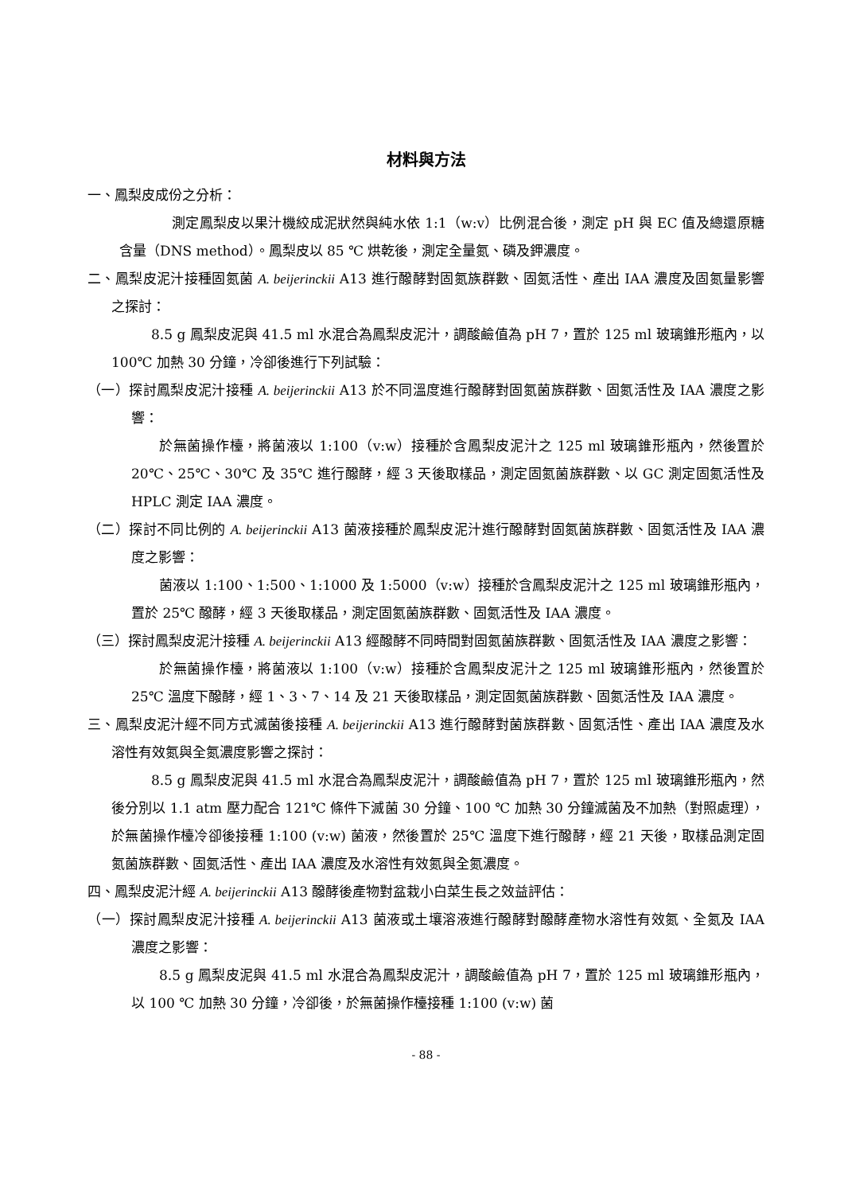材料與方法
一、鳳梨皮成份之分析：
測定鳳梨皮以果汁機絞成泥狀然與純水依 1:1（w:v）比例混合後，測定 pH 與 EC 值及總還原糖含量（DNS method）。鳳梨皮以 85 ℃ 烘乾後，測定全量氮、磷及鉀濃度。
二、鳳梨皮泥汁接種固氮菌 A. beijerinckii A13 進行醱酵對固氮族群數、固氮活性、產出 IAA 濃度及固氮量影響之探討：
8.5 g 鳳梨皮泥與 41.5 ml 水混合為鳳梨皮泥汁，調酸鹼值為 pH 7，置於 125 ml 玻璃錐形瓶內，以 100℃ 加熱 30 分鐘，冷卻後進行下列試驗：
（一）探討鳳梨皮泥汁接種 A. beijerinckii A13 於不同溫度進行醱酵對固氮菌族群數、固氮活性及 IAA 濃度之影響：
於無菌操作檯，將菌液以 1:100（v:w）接種於含鳳梨皮泥汁之 125 ml 玻璃錐形瓶內，然後置於 20℃、25℃、30℃ 及 35℃ 進行醱酵，經 3 天後取樣品，測定固氮菌族群數、以 GC 測定固氮活性及 HPLC 測定 IAA 濃度。
（二）探討不同比例的 A. beijerinckii A13 菌液接種於鳳梨皮泥汁進行醱酵對固氮菌族群數、固氮活性及 IAA 濃度之影響：
菌液以 1:100、1:500、1:1000 及 1:5000（v:w）接種於含鳳梨皮泥汁之 125 ml 玻璃錐形瓶內，置於 25℃ 醱酵，經 3 天後取樣品，測定固氮菌族群數、固氮活性及 IAA 濃度。
（三）探討鳳梨皮泥汁接種 A. beijerinckii A13 經醱酵不同時間對固氮菌族群數、固氮活性及 IAA 濃度之影響：
於無菌操作檯，將菌液以 1:100（v:w）接種於含鳳梨皮泥汁之 125 ml 玻璃錐形瓶內，然後置於 25℃ 溫度下醱酵，經 1、3、7、14 及 21 天後取樣品，測定固氮菌族群數、固氮活性及 IAA 濃度。
三、鳳梨皮泥汁經不同方式滅菌後接種 A. beijerinckii A13 進行醱酵對菌族群數、固氮活性、產出 IAA 濃度及水溶性有效氮與全氮濃度影響之探討：
8.5 g 鳳梨皮泥與 41.5 ml 水混合為鳳梨皮泥汁，調酸鹼值為 pH 7，置於 125 ml 玻璃錐形瓶內，然後分別以 1.1 atm 壓力配合 121℃ 條件下滅菌 30 分鐘、100 ℃ 加熱 30 分鐘滅菌及不加熱（對照處理），於無菌操作檯冷卻後接種 1:100 (v:w) 菌液，然後置於 25℃ 溫度下進行醱酵，經 21 天後，取樣品測定固氮菌族群數、固氮活性、產出 IAA 濃度及水溶性有效氮與全氮濃度。
四、鳳梨皮泥汁經 A. beijerinckii A13 醱酵後產物對盆栽小白菜生長之效益評估：
（一）探討鳳梨皮泥汁接種 A. beijerinckii A13 菌液或土壤溶液進行醱酵對醱酵產物水溶性有效氮、全氮及 IAA 濃度之影響：
8.5 g 鳳梨皮泥與 41.5 ml 水混合為鳳梨皮泥汁，調酸鹼值為 pH 7，置於 125 ml 玻璃錐形瓶內，以 100 ℃ 加熱 30 分鐘，冷卻後，於無菌操作檯接種 1:100 (v:w) 菌
- 88 -